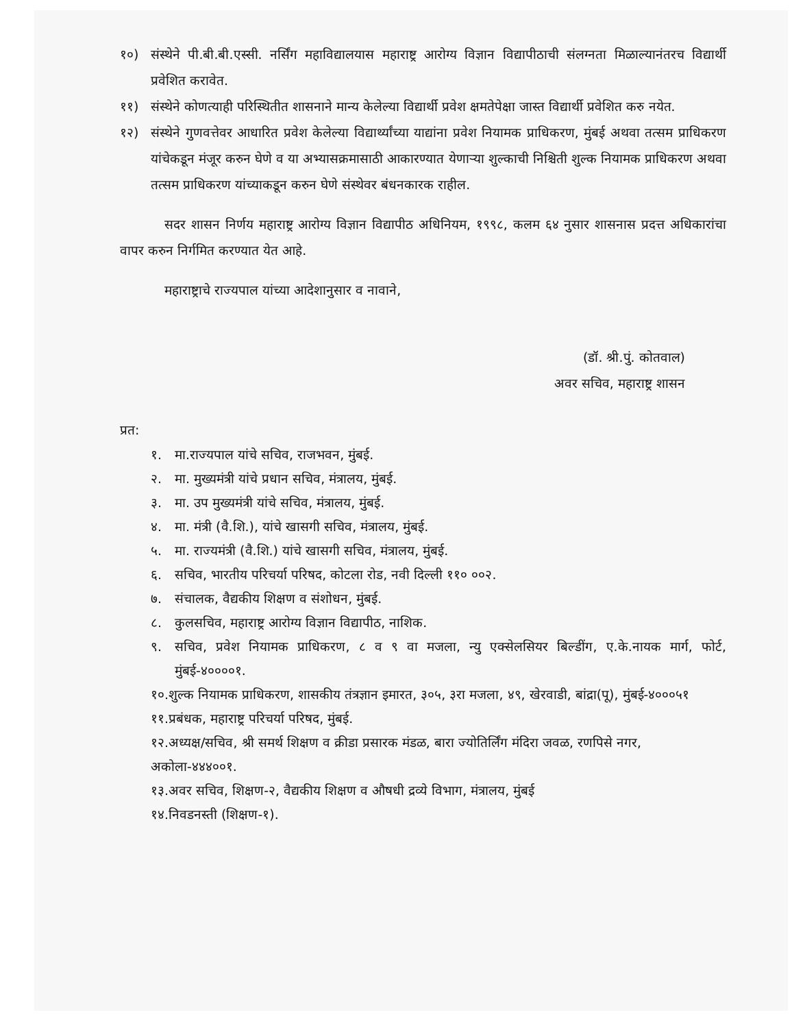१०) संस्थेने पी.बी.बी.एस्सी. नर्सिंग महाविद्यालयास महाराष्ट्र आरोग्य विज्ञान विद्यापीठाची संलग्नता मिळाल्यानंतरच विद्यार्थी प्रवेशित करावेत.
११) संस्थेने कोणत्याही परिस्थितीत शासनाने मान्य केलेल्या विद्यार्थी प्रवेश क्षमतेपेक्षा जास्त विद्यार्थी प्रवेशित करु नयेत.
१२) संस्थेने गुणवत्तेवर आधारित प्रवेश केलेल्या विद्यार्थ्यांच्या याद्यांना प्रवेश नियामक प्राधिकरण, मुंबई अथवा तत्सम प्राधिकरण यांचेकडून मंजूर करुन घेणे व या अभ्यासक्रमासाठी आकारण्यात येणाऱ्या शुल्काची निश्चिती शुल्क नियामक प्राधिकरण अथवा तत्सम प्राधिकरण यांच्याकडून करुन घेणे संस्थेवर बंधनकारक राहील.
सदर शासन निर्णय महाराष्ट्र आरोग्य विज्ञान विद्यापीठ अधिनियम, १९९८, कलम ६४ नुसार शासनास प्रदत्त अधिकारांचा वापर करुन निर्गमित करण्यात येत आहे.
महाराष्ट्राचे राज्यपाल यांच्या आदेशानुसार व नावाने,
(डॉ. श्री.पुं. कोतवाल)
अवर सचिव, महाराष्ट्र शासन
प्रत:
१. मा.राज्यपाल यांचे सचिव, राजभवन, मुंबई.
२. मा. मुख्यमंत्री यांचे प्रधान सचिव, मंत्रालय, मुंबई.
३. मा. उप मुख्यमंत्री यांचे सचिव, मंत्रालय, मुंबई.
४. मा. मंत्री (वै.शि.), यांचे खासगी सचिव, मंत्रालय, मुंबई.
५. मा. राज्यमंत्री (वै.शि.) यांचे खासगी सचिव, मंत्रालय, मुंबई.
६. सचिव, भारतीय परिचर्या परिषद, कोटला रोड, नवी दिल्ली ११० ००२.
७. संचालक, वैद्यकीय शिक्षण व संशोधन, मुंबई.
८. कुलसचिव, महाराष्ट्र आरोग्य विज्ञान विद्यापीठ, नाशिक.
९. सचिव, प्रवेश नियामक प्राधिकरण, ८ व ९ वा मजला, न्यु एक्सेलसियर बिल्डींग, ए.के.नायक मार्ग, फोर्ट, मुंबई-४००००१.
१०.शुल्क नियामक प्राधिकरण, शासकीय तंत्रज्ञान इमारत, ३०५, ३रा मजला, ४९, खेरवाडी, बांद्रा(पू), मुंबई-४०००५१
११.प्रबंधक, महाराष्ट्र परिचर्या परिषद, मुंबई.
१२.अध्यक्ष/सचिव, श्री समर्थ शिक्षण व क्रीडा प्रसारक मंडळ, बारा ज्योतिर्लिंग मंदिरा जवळ, रणपिसे नगर, अकोला-४४४००१.
१३.अवर सचिव, शिक्षण-२, वैद्यकीय शिक्षण व औषधी द्रव्ये विभाग, मंत्रालय, मुंबई
१४.निवडनस्ती (शिक्षण-१).